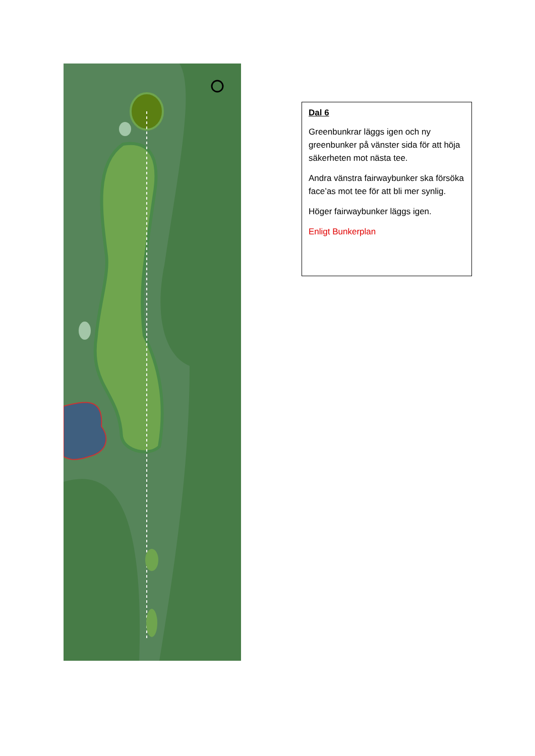Dal 6
Greenbunkrar läggs igen och ny greenbunker på vänster sida för att höja säkerheten mot nästa tee.
Andra vänstra fairwaybunker ska försöka face’as mot tee för att bli mer synlig.
Höger fairwaybunker läggs igen.
Enligt Bunkerplan